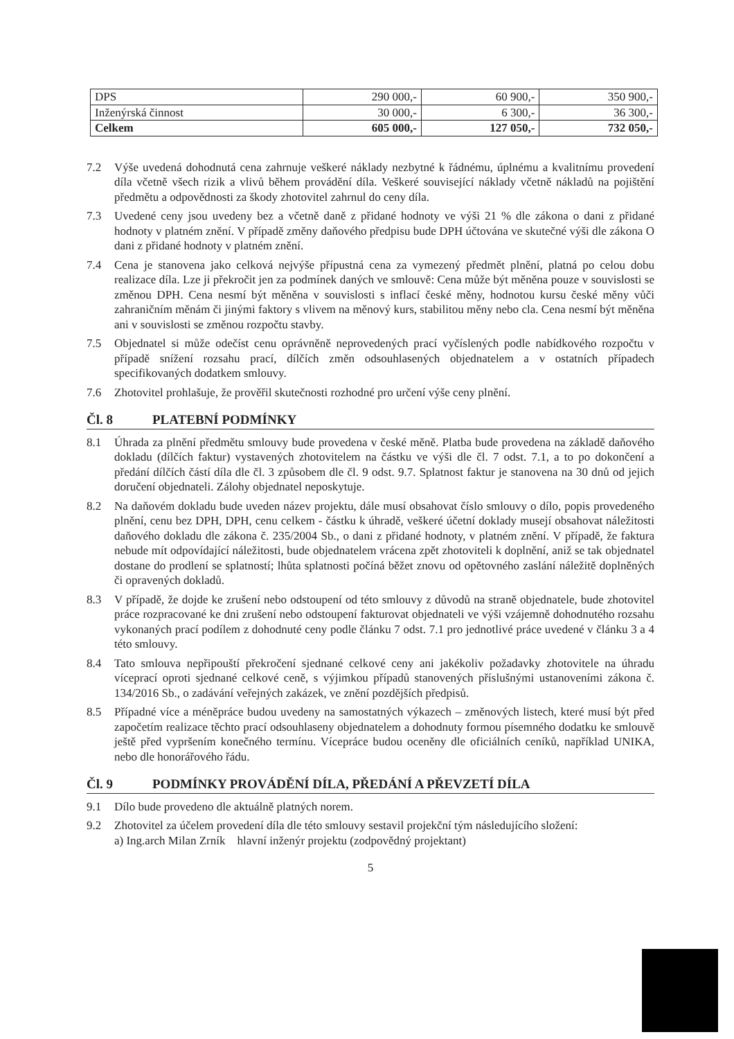| DPS | 290 000,- | 60 900,- | 350 900,- |
| Inženýrská činnost | 30 000,- | 6 300,- | 36 300,- |
| Celkem | 605 000,- | 127 050,- | 732 050,- |
7.2 Výše uvedená dohodnutá cena zahrnuje veškeré náklady nezbytné k řádnému, úplnému a kvalitnímu provedení díla včetně všech rizik a vlivů během provádění díla. Veškeré související náklady včetně nákladů na pojištění předmětu a odpovědnosti za škody zhotovitel zahrnul do ceny díla.
7.3 Uvedené ceny jsou uvedeny bez a včetně daně z přidané hodnoty ve výši 21 % dle zákona o dani z přidané hodnoty v platném znění. V případě změny daňového předpisu bude DPH účtována ve skutečné výši dle zákona O dani z přidané hodnoty v platném znění.
7.4 Cena je stanovena jako celková nejvýše přípustná cena za vymezený předmět plnění, platná po celou dobu realizace díla. Lze ji překročit jen za podmínek daných ve smlouvě: Cena může být měněna pouze v souvislosti se změnou DPH. Cena nesmí být měněna v souvislosti s inflací české měny, hodnotou kursu české měny vůči zahraničním měnám či jinými faktory s vlivem na měnový kurs, stabilitou měny nebo cla. Cena nesmí být měněna ani v souvislosti se změnou rozpočtu stavby.
7.5 Objednatel si může odečíst cenu oprávněně neprovedených prací vyčíslených podle nabídkového rozpočtu v případě snížení rozsahu prací, dílčích změn odsouhlasených objednatelem a v ostatních případech specifikovaných dodatkem smlouvy.
7.6 Zhotovitel prohlašuje, že prověřil skutečnosti rozhodné pro určení výše ceny plnění.
Čl. 8 PLATEBNÍ PODMÍNKY
8.1 Úhrada za plnění předmětu smlouvy bude provedena v české měně. Platba bude provedena na základě daňového dokladu (dílčích faktur) vystavených zhotovitelem na částku ve výši dle čl. 7 odst. 7.1, a to po dokončení a předání dílčích částí díla dle čl. 3 způsobem dle čl. 9 odst. 9.7. Splatnost faktur je stanovena na 30 dnů od jejich doručení objednateli. Zálohy objednatel neposkytuje.
8.2 Na daňovém dokladu bude uveden název projektu, dále musí obsahovat číslo smlouvy o dílo, popis provedeného plnění, cenu bez DPH, DPH, cenu celkem - částku k úhradě, veškeré účetní doklady musejí obsahovat náležitosti daňového dokladu dle zákona č. 235/2004 Sb., o dani z přidané hodnoty, v platném znění. V případě, že faktura nebude mít odpovídající náležitosti, bude objednatelem vrácena zpět zhotoviteli k doplnění, aniž se tak objednatel dostane do prodlení se splatností; lhůta splatnosti počíná běžet znovu od opětovného zaslání náležitě doplněných či opravených dokladů.
8.3 V případě, že dojde ke zrušení nebo odstoupení od této smlouvy z důvodů na straně objednatele, bude zhotovitel práce rozpracované ke dni zrušení nebo odstoupení fakturovat objednateli ve výši vzájemně dohodnutého rozsahu vykonaných prací podílem z dohodnuté ceny podle článku 7 odst. 7.1 pro jednotlivé práce uvedené v článku 3 a 4 této smlouvy.
8.4 Tato smlouva nepřipouští překročení sjednané celkové ceny ani jakékoliv požadavky zhotovitele na úhradu víceprací oproti sjednané celkové ceně, s výjimkou případů stanovených příslušnými ustanoveními zákona č. 134/2016 Sb., o zadávání veřejných zakázek, ve znění pozdějších předpisů.
8.5 Případné více a méněpráce budou uvedeny na samostatných výkazech – změnových listech, které musí být před započetím realizace těchto prací odsouhlaseny objednatelem a dohodnuty formou písemného dodatku ke smlouvě ještě před vypršením konečného termínu. Vícepráce budou oceněny dle oficiálních ceníků, například UNIKA, nebo dle honorářového řádu.
Čl. 9 PODMÍNKY PROVÁDĚNÍ DÍLA, PŘEDÁNÍ A PŘEVZETÍ DÍLA
9.1 Dílo bude provedeno dle aktuálně platných norem.
9.2 Zhotovitel za účelem provedení díla dle této smlouvy sestavil projekční tým následujícího složení:
a) Ing.arch Milan Zrník hlavní inženýr projektu (zodpovědný projektant)
5